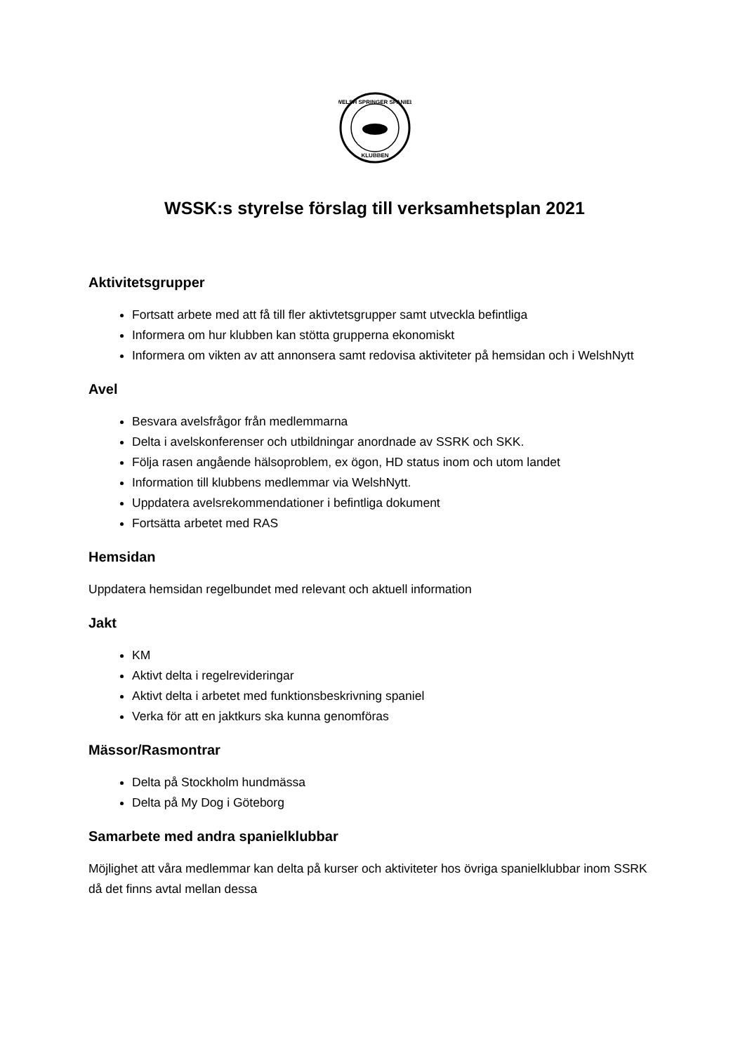WELSH SPRINGER SPANIEL
KLUBBEN
WSSK:s styrelse förslag till verksamhetsplan 2021
Aktivitetsgrupper
Fortsatt arbete med att få till fler aktivtetsgrupper samt utveckla befintliga
Informera om hur klubben kan stötta grupperna ekonomiskt
Informera om vikten av att annonsera samt redovisa aktiviteter på hemsidan och i WelshNytt
Avel
Besvara avelsfrågor från medlemmarna
Delta i avelskonferenser och utbildningar anordnade av SSRK och SKK.
Följa rasen angående hälsoproblem, ex ögon, HD status inom och utom landet
Information till klubbens medlemmar via WelshNytt.
Uppdatera avelsrekommendationer i befintliga dokument
Fortsätta arbetet med RAS
Hemsidan
Uppdatera hemsidan regelbundet med relevant och aktuell information
Jakt
KM
Aktivt delta i regelrevideringar
Aktivt delta i arbetet med funktionsbeskrivning spaniel
Verka för att en jaktkurs ska kunna genomföras
Mässor/Rasmontrar
Delta på Stockholm hundmässa
Delta på My Dog i Göteborg
Samarbete med andra spanielklubbar
Möjlighet att våra medlemmar kan delta på kurser och aktiviteter hos övriga spanielklubbar inom SSRK då det finns avtal mellan dessa